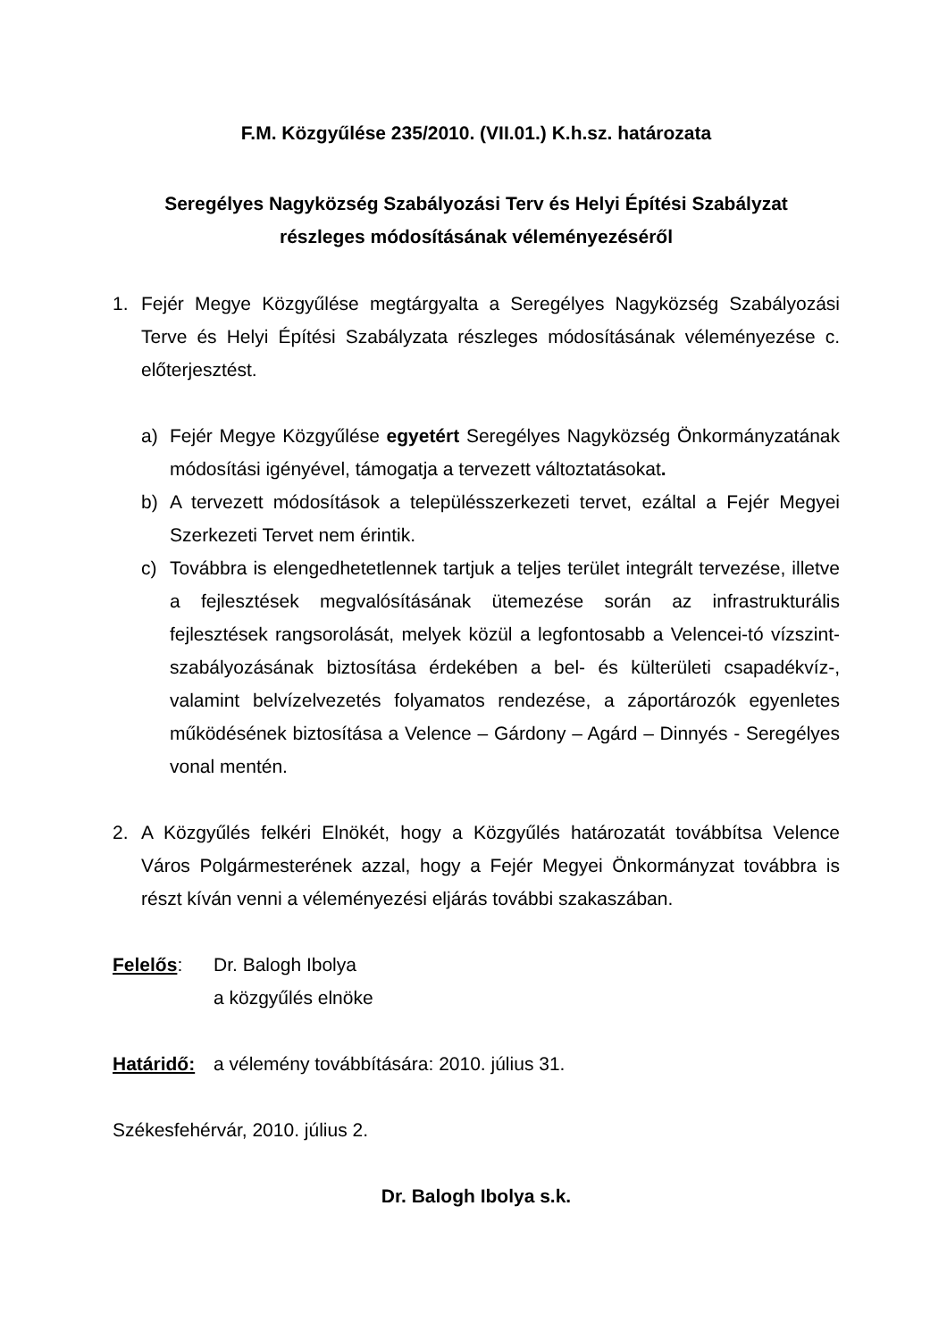F.M. Közgyűlése 235/2010. (VII.01.) K.h.sz. határozata
Seregélyes Nagyközség Szabályozási Terv és Helyi Építési Szabályzat
részleges módosításának véleményezéséről
1. Fejér Megye Közgyűlése megtárgyalta a Seregélyes Nagyközség Szabályozási Terve és Helyi Építési Szabályzata részleges módosításának véleményezése c. előterjesztést.
a) Fejér Megye Közgyűlése egyetért Seregélyes Nagyközség Önkormányzatának módosítási igényével, támogatja a tervezett változtatásokat.
b) A tervezett módosítások a településszerkezeti tervet, ezáltal a Fejér Megyei Szerkezeti Tervet nem érintik.
c) Továbbra is elengedhetetlennek tartjuk a teljes terület integrált tervezése, illetve a fejlesztések megvalósításának ütemezése során az infrastrukturális fejlesztések rangsorolását, melyek közül a legfontosabb a Velencei-tó vízszint-szabályozásának biztosítása érdekében a bel- és külterületi csapadékvíz-, valamint belvízelvezetés folyamatos rendezése, a záportározók egyenletes működésének biztosítása a Velence – Gárdony – Agárd – Dinnyés - Seregélyes vonal mentén.
2. A Közgyűlés felkéri Elnökét, hogy a Közgyűlés határozatát továbbítsa Velence Város Polgármesterének azzal, hogy a Fejér Megyei Önkormányzat továbbra is részt kíván venni a véleményezési eljárás további szakaszában.
Felelős: Dr. Balogh Ibolya
a közgyűlés elnöke
Határidő:
a vélemény továbbítására: 2010. július 31.
Székesfehérvár, 2010. július 2.
Dr. Balogh Ibolya s.k.